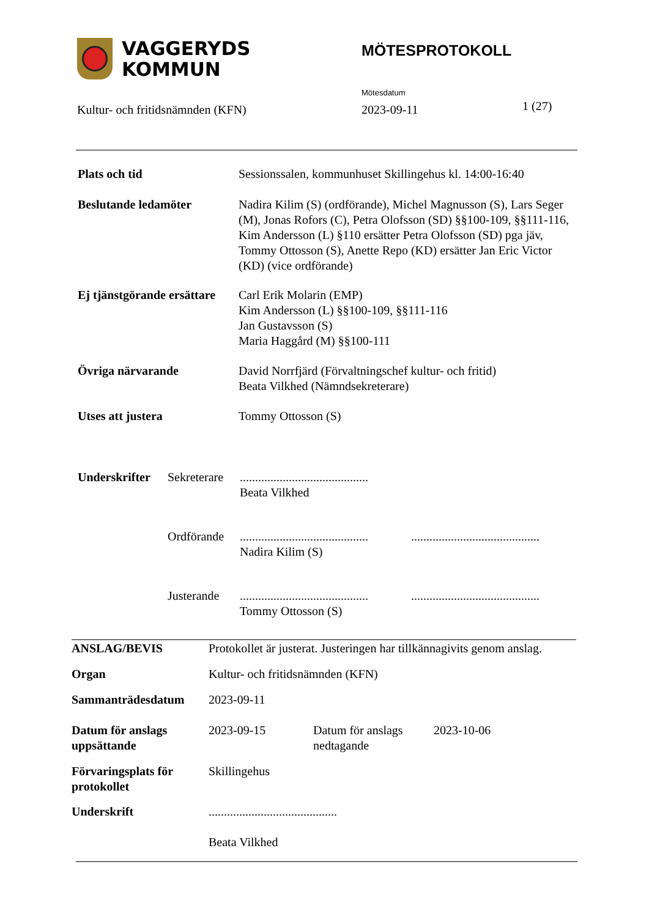VAGGERYDS
KOMMUN
MÖTESPROTOKOLL
Mötesdatum
Kultur- och fritidsnämnden (KFN)
2023-09-11 1 (27)
| Plats och tid | Sessionssalen, kommunhuset Skillingehus kl. 14:00-16:40 |
| Beslutande ledamöter | Nadira Kilim (S) (ordförande), Michel Magnusson (S), Lars Seger (M), Jonas Rofors (C), Petra Olofsson (SD) §§100-109, §§111-116, Kim Andersson (L) §110 ersätter Petra Olofsson (SD) pga jäv, Tommy Ottosson (S), Anette Repo (KD) ersätter Jan Eric Victor (KD) (vice ordförande) |
| Ej tjänstgörande ersättare | Carl Erik Molarin (EMP) Kim Andersson (L) §§100-109, §§111-116 Jan Gustavsson (S) Maria Haggård (M) §§100-111 |
| Övriga närvarande | David Norrfjärd (Förvaltningschef kultur- och fritid) Beata Vilkhed (Nämndsekreterare) |
| Utses att justera | Tommy Ottosson (S) |
| Underskrifter | Sekreterare | .......................................... Beata Vilkhed | |
| | Ordförande | .......................................... Nadira Kilim (S) | .......................................... |
| | Justerande | .......................................... Tommy Ottosson (S) | .......................................... |
| ANSLAG/BEVIS | Protokollet är justerat. Justeringen har tillkännagivits genom anslag. | | |
| Organ | Kultur- och fritidsnämnden (KFN) | | |
| Sammanträdesdatum | 2023-09-11 | | |
| Datum för anslags uppsättande | 2023-09-15 | Datum för anslags nedtagande | 2023-10-06 |
| Förvaringsplats för protokollet | Skillingehus | | |
| Underskrift | .......................................... Beata Vilkhed | | |